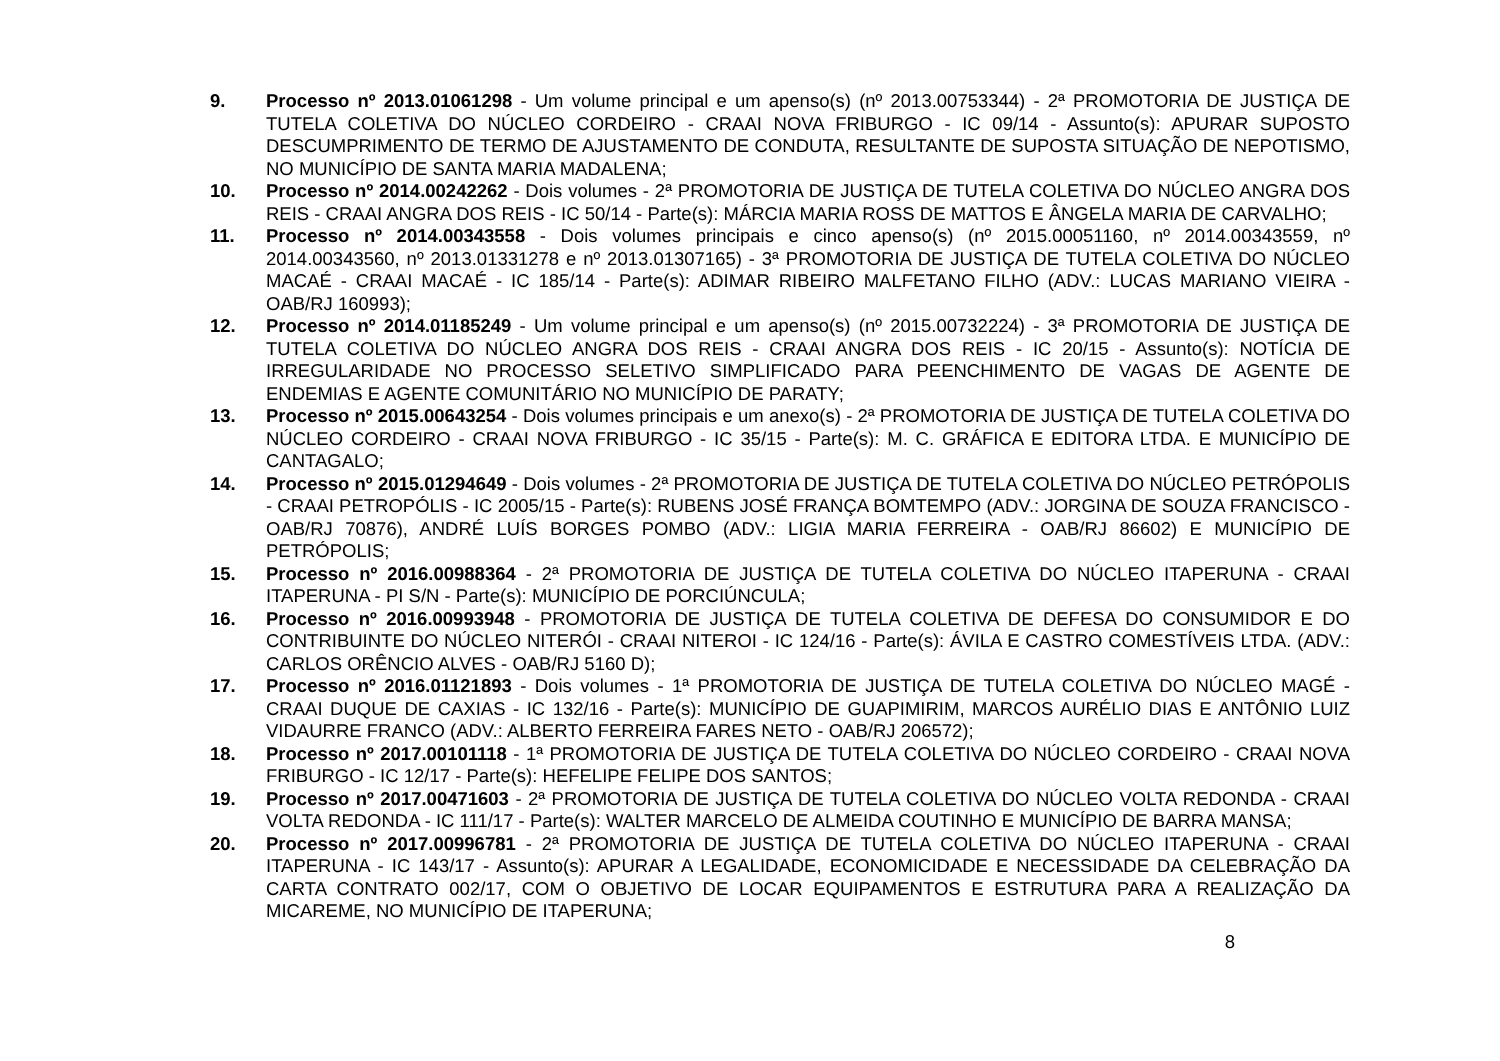9. Processo nº 2013.01061298 - Um volume principal e um apenso(s) (nº 2013.00753344) - 2ª PROMOTORIA DE JUSTIÇA DE TUTELA COLETIVA DO NÚCLEO CORDEIRO - CRAAI NOVA FRIBURGO - IC 09/14 - Assunto(s): APURAR SUPOSTO DESCUMPRIMENTO DE TERMO DE AJUSTAMENTO DE CONDUTA, RESULTANTE DE SUPOSTA SITUAÇÃO DE NEPOTISMO, NO MUNICÍPIO DE SANTA MARIA MADALENA;
10. Processo nº 2014.00242262 - Dois volumes - 2ª PROMOTORIA DE JUSTIÇA DE TUTELA COLETIVA DO NÚCLEO ANGRA DOS REIS - CRAAI ANGRA DOS REIS - IC 50/14 - Parte(s): MÁRCIA MARIA ROSS DE MATTOS E ÂNGELA MARIA DE CARVALHO;
11. Processo nº 2014.00343558 - Dois volumes principais e cinco apenso(s) (nº 2015.00051160, nº 2014.00343559, nº 2014.00343560, nº 2013.01331278 e nº 2013.01307165) - 3ª PROMOTORIA DE JUSTIÇA DE TUTELA COLETIVA DO NÚCLEO MACAÉ - CRAAI MACAÉ - IC 185/14 - Parte(s): ADIMAR RIBEIRO MALFETANO FILHO (ADV.: LUCAS MARIANO VIEIRA - OAB/RJ 160993);
12. Processo nº 2014.01185249 - Um volume principal e um apenso(s) (nº 2015.00732224) - 3ª PROMOTORIA DE JUSTIÇA DE TUTELA COLETIVA DO NÚCLEO ANGRA DOS REIS - CRAAI ANGRA DOS REIS - IC 20/15 - Assunto(s): NOTÍCIA DE IRREGULARIDADE NO PROCESSO SELETIVO SIMPLIFICADO PARA PEENCHIMENTO DE VAGAS DE AGENTE DE ENDEMIAS E AGENTE COMUNITÁRIO NO MUNICÍPIO DE PARATY;
13. Processo nº 2015.00643254 - Dois volumes principais e um anexo(s) - 2ª PROMOTORIA DE JUSTIÇA DE TUTELA COLETIVA DO NÚCLEO CORDEIRO - CRAAI NOVA FRIBURGO - IC 35/15 - Parte(s): M. C. GRÁFICA E EDITORA LTDA. E MUNICÍPIO DE CANTAGALO;
14. Processo nº 2015.01294649 - Dois volumes - 2ª PROMOTORIA DE JUSTIÇA DE TUTELA COLETIVA DO NÚCLEO PETRÓPOLIS - CRAAI PETROPÓLIS - IC 2005/15 - Parte(s): RUBENS JOSÉ FRANÇA BOMTEMPO (ADV.: JORGINA DE SOUZA FRANCISCO - OAB/RJ 70876), ANDRÉ LUÍS BORGES POMBO (ADV.: LIGIA MARIA FERREIRA - OAB/RJ 86602) E MUNICÍPIO DE PETRÓPOLIS;
15. Processo nº 2016.00988364 - 2ª PROMOTORIA DE JUSTIÇA DE TUTELA COLETIVA DO NÚCLEO ITAPERUNA - CRAAI ITAPERUNA - PI S/N - Parte(s): MUNICÍPIO DE PORCIÚNCULA;
16. Processo nº 2016.00993948 - PROMOTORIA DE JUSTIÇA DE TUTELA COLETIVA DE DEFESA DO CONSUMIDOR E DO CONTRIBUINTE DO NÚCLEO NITERÓI - CRAAI NITEROI - IC 124/16 - Parte(s): ÁVILA E CASTRO COMESTÍVEIS LTDA. (ADV.: CARLOS ORÊNCIO ALVES - OAB/RJ 5160 D);
17. Processo nº 2016.01121893 - Dois volumes - 1ª PROMOTORIA DE JUSTIÇA DE TUTELA COLETIVA DO NÚCLEO MAGÉ - CRAAI DUQUE DE CAXIAS - IC 132/16 - Parte(s): MUNICÍPIO DE GUAPIMIRIM, MARCOS AURÉLIO DIAS E ANTÔNIO LUIZ VIDAURRE FRANCO (ADV.: ALBERTO FERREIRA FARES NETO - OAB/RJ 206572);
18. Processo nº 2017.00101118 - 1ª PROMOTORIA DE JUSTIÇA DE TUTELA COLETIVA DO NÚCLEO CORDEIRO - CRAAI NOVA FRIBURGO - IC 12/17 - Parte(s): HEFELIPE FELIPE DOS SANTOS;
19. Processo nº 2017.00471603 - 2ª PROMOTORIA DE JUSTIÇA DE TUTELA COLETIVA DO NÚCLEO VOLTA REDONDA - CRAAI VOLTA REDONDA - IC 111/17 - Parte(s): WALTER MARCELO DE ALMEIDA COUTINHO E MUNICÍPIO DE BARRA MANSA;
20. Processo nº 2017.00996781 - 2ª PROMOTORIA DE JUSTIÇA DE TUTELA COLETIVA DO NÚCLEO ITAPERUNA - CRAAI ITAPERUNA - IC 143/17 - Assunto(s): APURAR A LEGALIDADE, ECONOMICIDADE E NECESSIDADE DA CELEBRAÇÃO DA CARTA CONTRATO 002/17, COM O OBJETIVO DE LOCAR EQUIPAMENTOS E ESTRUTURA PARA A REALIZAÇÃO DA MICAREME, NO MUNICÍPIO DE ITAPERUNA;
8